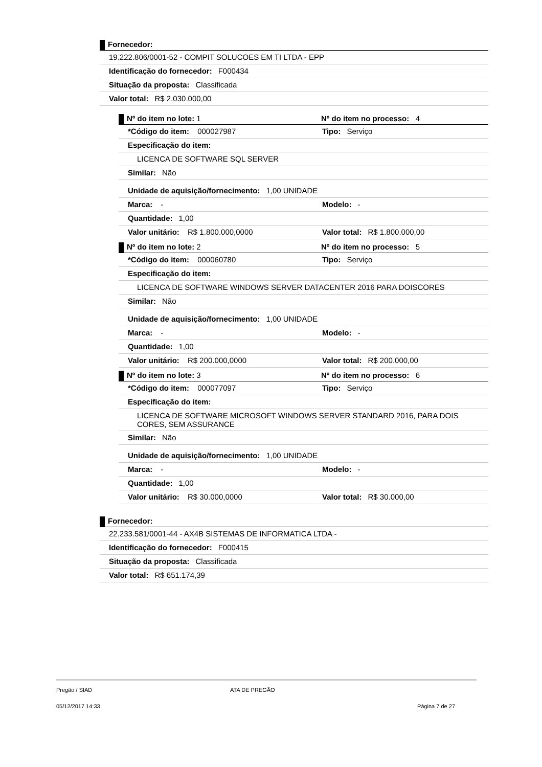Fornecedor:
19.222.806/0001-52 - COMPIT SOLUCOES EM TI LTDA - EPP
Identificação do fornecedor: F000434
Situação da proposta: Classificada
Valor total: R$ 2.030.000,00
Nº do item no lote: 1 Nº do item no processo: 4
*Código do item: 000027987 Tipo: Serviço
Especificação do item:
LICENCA DE SOFTWARE SQL SERVER
Similar: Não
Unidade de aquisição/fornecimento: 1,00 UNIDADE
Marca: - Modelo: -
Quantidade: 1,00
Valor unitário: R$ 1.800.000,0000 Valor total: R$ 1.800.000,00
Nº do item no lote: 2 Nº do item no processo: 5
*Código do item: 000060780 Tipo: Serviço
Especificação do item:
LICENCA DE SOFTWARE WINDOWS SERVER DATACENTER 2016 PARA DOISCORES
Similar: Não
Unidade de aquisição/fornecimento: 1,00 UNIDADE
Marca: - Modelo: -
Quantidade: 1,00
Valor unitário: R$ 200.000,0000 Valor total: R$ 200.000,00
Nº do item no lote: 3 Nº do item no processo: 6
*Código do item: 000077097 Tipo: Serviço
Especificação do item:
LICENCA DE SOFTWARE MICROSOFT WINDOWS SERVER STANDARD 2016, PARA DOIS CORES, SEM ASSURANCE
Similar: Não
Unidade de aquisição/fornecimento: 1,00 UNIDADE
Marca: - Modelo: -
Quantidade: 1,00
Valor unitário: R$ 30.000,0000 Valor total: R$ 30.000,00
Fornecedor:
22.233.581/0001-44 - AX4B SISTEMAS DE INFORMATICA LTDA -
Identificação do fornecedor: F000415
Situação da proposta: Classificada
Valor total: R$ 651.174,39
Pregão / SIAD ATA DE PREGÃO
05/12/2017 14:33 Página 7 de 27